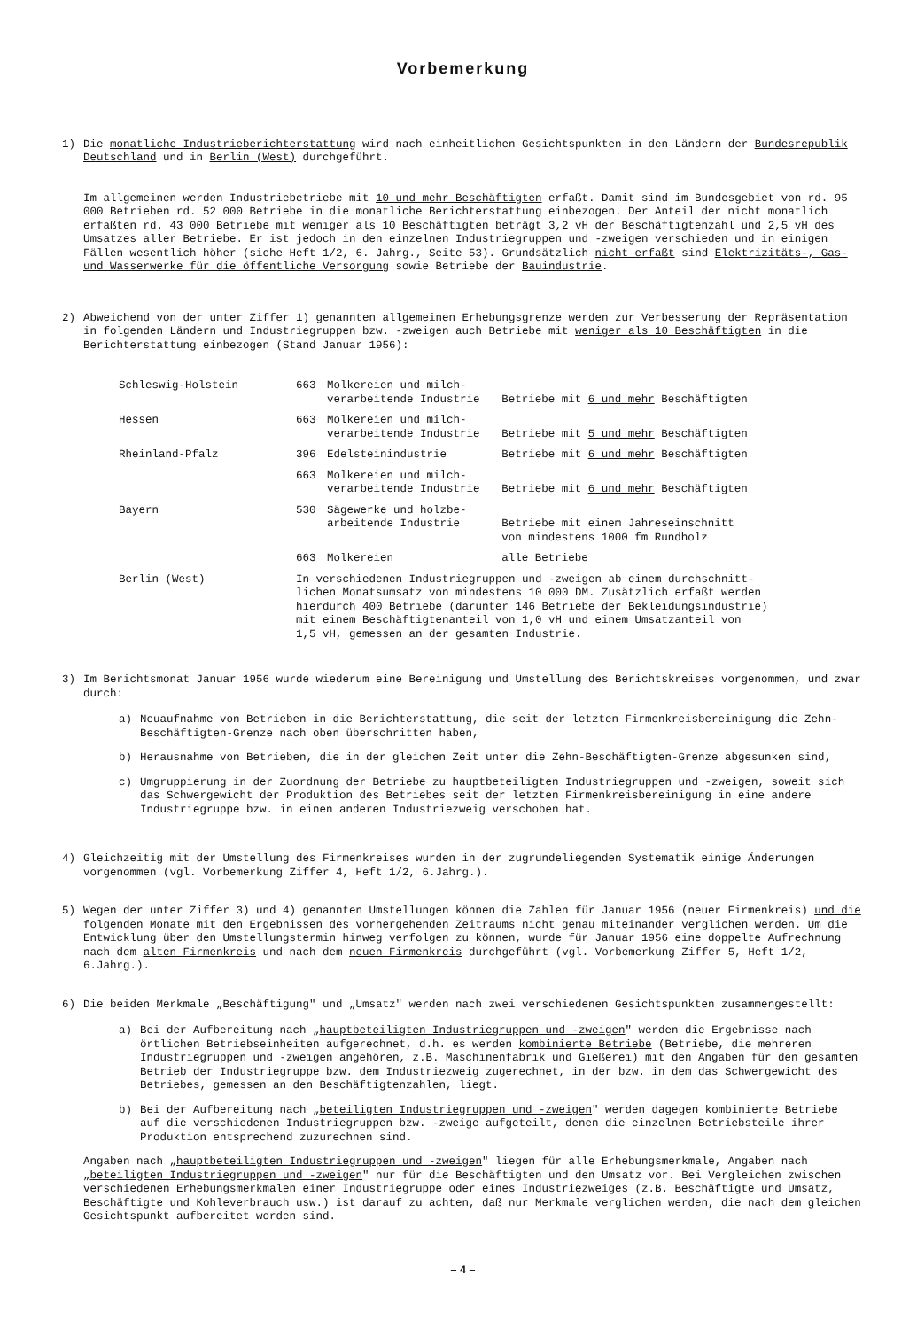Vorbemerkung
1) Die monatliche Industrieberichterstattung wird nach einheitlichen Gesichtspunkten in den Ländern der Bundesrepublik Deutschland und in Berlin (West) durchgeführt.
Im allgemeinen werden Industriebetriebe mit 10 und mehr Beschäftigten erfaßt. Damit sind im Bundesgebiet von rd. 95 000 Betrieben rd. 52 000 Betriebe in die monatliche Berichterstattung einbezogen. Der Anteil der nicht monatlich erfaßten rd. 43 000 Betriebe mit weniger als 10 Beschäftigten beträgt 3,2 vH der Beschäftigtenzahl und 2,5 vH des Umsatzes aller Betriebe. Er ist jedoch in den einzelnen Industriegruppen und -zweigen verschieden und in einigen Fällen wesentlich höher (siehe Heft 1/2, 6. Jahrg., Seite 53). Grundsätzlich nicht erfaßt sind Elektrizitäts-, Gas- und Wasserwerke für die öffentliche Versorgung sowie Betriebe der Bauindustrie.
2) Abweichend von der unter Ziffer 1) genannten allgemeinen Erhebungsgrenze werden zur Verbesserung der Repräsentation in folgenden Ländern und Industriegruppen bzw. -zweigen auch Betriebe mit weniger als 10 Beschäftigten in die Berichterstattung einbezogen (Stand Januar 1956):
| Schleswig-Holstein | 663 | Molkereien und milch- verarbeitende Industrie | Betriebe mit 6 und mehr Beschäftigten |
| Hessen | 663 | Molkereien und milch- verarbeitende Industrie | Betriebe mit 5 und mehr Beschäftigten |
| Rheinland-Pfalz | 396 | Edelsteinindustrie | Betriebe mit 6 und mehr Beschäftigten |
| | 663 | Molkereien und milch- verarbeitende Industrie | Betriebe mit 6 und mehr Beschäftigten |
| Bayern | 530 | Sägewerke und holzbe- arbeitende Industrie | Betriebe mit einem Jahreseinschnitt von mindestens 1000 fm Rundholz |
| | 663 | Molkereien | alle Betriebe |
| Berlin (West) | In verschiedenen Industriegruppen und -zweigen ab einem durchschnitt- lichen Monatsumsatz von mindestens 10 000 DM. Zusätzlich erfaßt werden hierdurch 400 Betriebe (darunter 146 Betriebe der Bekleidungsindustrie) mit einem Beschäftigtenanteil von 1,0 vH und einem Umsatzanteil von 1,5 vH, gemessen an der gesamten Industrie. | | |
3) Im Berichtsmonat Januar 1956 wurde wiederum eine Bereinigung und Umstellung des Berichtskreises vorgenommen, und zwar durch:
a) Neuaufnahme von Betrieben in die Berichterstattung, die seit der letzten Firmenkreisbereinigung die Zehn-Beschäftigten-Grenze nach oben überschritten haben,
b) Herausnahme von Betrieben, die in der gleichen Zeit unter die Zehn-Beschäftigten-Grenze abgesunken sind,
c) Umgruppierung in der Zuordnung der Betriebe zu hauptbeteiligten Industriegruppen und -zweigen, soweit sich das Schwergewicht der Produktion des Betriebes seit der letzten Firmenkreisbereinigung in eine andere Industriegruppe bzw. in einen anderen Industriezweig verschoben hat.
4) Gleichzeitig mit der Umstellung des Firmenkreises wurden in der zugrundeliegenden Systematik einige Änderungen vorgenommen (vgl. Vorbemerkung Ziffer 4, Heft 1/2, 6.Jahrg.).
5) Wegen der unter Ziffer 3) und 4) genannten Umstellungen können die Zahlen für Januar 1956 (neuer Firmenkreis) und die folgenden Monate mit den Ergebnissen des vorhergehenden Zeitraums nicht genau miteinander verglichen werden. Um die Entwicklung über den Umstellungstermin hinweg verfolgen zu können, wurde für Januar 1956 eine doppelte Aufrechnung nach dem alten Firmenkreis und nach dem neuen Firmenkreis durchgeführt (vgl. Vorbemerkung Ziffer 5, Heft 1/2, 6.Jahrg.).
6) Die beiden Merkmale „Beschäftigung" und „Umsatz" werden nach zwei verschiedenen Gesichtspunkten zusammengestellt:
a) Bei der Aufbereitung nach „hauptbeteiligten Industriegruppen und -zweigen" werden die Ergebnisse nach örtlichen Betriebseinheiten aufgerechnet, d.h. es werden kombinierte Betriebe (Betriebe, die mehreren Industriegruppen und -zweigen angehören, z.B. Maschinenfabrik und Gießerei) mit den Angaben für den gesamten Betrieb der Industriegruppe bzw. dem Industriezweig zugerechnet, in der bzw. in dem das Schwergewicht des Betriebes, gemessen an den Beschäftigtenzahlen, liegt.
b) Bei der Aufbereitung nach „beteiligten Industriegruppen und -zweigen" werden dagegen kombinierte Betriebe auf die verschiedenen Industriegruppen bzw. -zweige aufgeteilt, denen die einzelnen Betriebsteile ihrer Produktion entsprechend zuzurechnen sind.
Angaben nach „hauptbeteiligten Industriegruppen und -zweigen" liegen für alle Erhebungsmerkmale, Angaben nach „beteiligten Industriegruppen und -zweigen" nur für die Beschäftigten und den Umsatz vor. Bei Vergleichen zwischen verschiedenen Erhebungsmerkmalen einer Industriegruppe oder eines Industriezweiges (z.B. Beschäftigte und Umsatz, Beschäftigte und Kohleverbrauch usw.) ist darauf zu achten, daß nur Merkmale verglichen werden, die nach dem gleichen Gesichtspunkt aufbereitet worden sind.
– 4 –